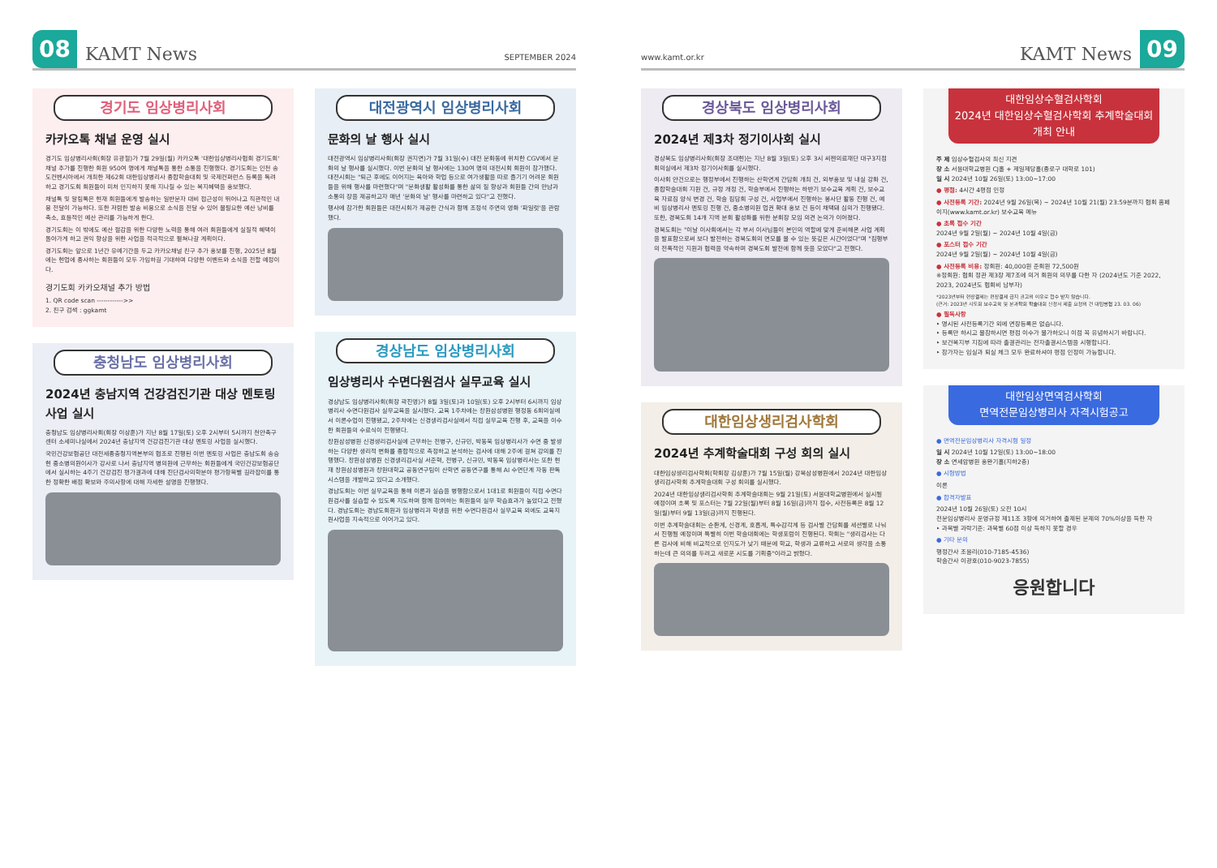08 KAMT News SEPTEMBER 2024
경기도 임상병리사회
카카오톡 채널 운영 실시
경기도 임상병리사회(회장 유광철)가 7월 29일(월) 카카오톡 '대한임상병리사협회 경기도회' 채널 추가를 진행한 회원 950여 명에게 채널톡을 통한 소통을 진행했다. 경기도회는 인천 송도컨벤시아에서 개최한 제62회 대한임상병리사 종합학술대회 및 국제컨퍼런스 등록을 독려하고 경기도회 회원들이 미처 인지하지 못해 지나칠 수 있는 복지혜택을 홍보했다.
채널톡 및 알림톡은 현재 회원들에게 발송하는 일반문자 대비 접근성이 뛰어나고 직관적인 내용 전달이 가능하다. 또한 저렴한 발송 비용으로 소식을 전달 수 있어 불필요한 예산 낭비를 축소, 효율적인 예산 관리를 가능하게 한다.
경기도회는 이 밖에도 예산 절감을 위한 다양한 노력을 통해 여러 회원들에게 실질적 혜택이 돌아가게 하고 권익 향상을 위한 사업을 적극적으로 펼쳐나갈 계획이다.
경기도회는 앞으로 1년간 유예기간을 두고 카카오채널 친구 추가 홍보를 진행, 2025년 8월에는 현업에 종사하는 회원들이 모두 가입하길 기대하며 다양한 이벤트와 소식을 전할 예정이다.
경기도회 카카오채널 추가 방법
1. QR code scan ------------>>
2. 친구 검색 : ggkamt
충청남도 임상병리사회
2024년 충남지역 건강검진기관 대상 멘토링 사업 실시
충청남도 임상병리사회(회장 이상훈)가 지난 8월 17일(토) 오후 2시부터 5시까지 천안축구센터 소세미나실에서 2024년 충남지역 건강검진기관 대상 멘토링 사업을 실시했다.
국민건강보험공단 대전세종충청지역본부의 협조로 진행된 이번 멘토링 사업은 충남도회 송승현 중소병의원이사가 강사로 나서 충남지역 병의원에 근무하는 회원들에게 국민건강보험공단에서 실시하는 4주기 건강검진 평가결과에 대해 진단검사의학분야 평가항목별 길라잡이를 통한 정확한 배점 확보와 주의사항에 대해 자세한 설명을 진행했다.
대전광역시 임상병리사회
문화의 날 행사 실시
대전광역시 임상병리사회(회장 권지연)가 7월 31일(수) 대전 문화동에 위치한 CGV에서 문화의 날 행사를 실시했다. 이번 문화의 날 행사에는 130여 명의 대전시회 회원이 참가했다. 대전시회는 "퇴근 후에도 이어지는 육아와 학업 등으로 여가생활을 따로 즐기기 어려운 회원들을 위해 행사를 마련했다"며 "문화생활 활성화를 통한 삶의 질 향상과 회원들 간의 만남과 소통의 장을 제공하고자 매년 '문화의 날' 행사를 마련하고 있다"고 전했다.
행사에 참가한 회원들은 대전시회가 제공한 간식과 함께 조정석 주연의 영화 '파일럿'을 관람했다.
경상남도 임상병리사회
임상병리사 수면다원검사 실무교육 실시
경상남도 임상병리사회(회장 곽진영)가 8월 3일(토)과 10일(토) 오후 2시부터 6시까지 임상병리사 수면다원검사 실무교육을 실시했다. 교육 1주차에는 창원삼성병원 행정동 6회의실에서 이론수업이 진행됐고, 2주차에는 신경생리검사실에서 직접 실무교육 진행 후, 교육을 이수한 회원들의 수료식이 진행됐다.
창원삼성병원 신경생리검사실에 근무하는 전병구, 신규민, 박동욱 임상병리사가 수면 중 발생하는 다양한 생리적 변화를 종합적으로 측정하고 분석하는 검사에 대해 2주에 걸쳐 강의를 진행했다. 창원삼성병원 신경생리검사실 서준혁, 전병구, 신규민, 박동욱 임상병리사는 또한 현재 창원삼성병원과 창원대학교 공동연구팀이 산학연 공동연구를 통해 AI 수면단계 자동 판독시스템을 개발하고 있다고 소개했다.
경남도회는 이번 실무교육을 통해 이론과 실습을 병행함으로서 1대1로 회원들이 직접 수면다원검사를 실습할 수 있도록 지도하며 함께 참여하는 회원들의 실무 학습효과가 높았다고 전했다. 경남도회는 경남도회원과 임상병리과 학생을 위한 수면다원검사 실무교육 외에도 교육지원사업을 지속적으로 이어가고 있다.
www.kamt.or.kr KAMT News 09
경상북도 임상병리사회
2024년 제3차 정기이사회 실시
경상북도 임상병리사회(회장 조대현)는 지난 8월 3일(토) 오후 3시 씨젠의료재단 대구3지점 회의실에서 제3차 정기이사회를 실시했다.
이사회 안건으로는 행정부에서 진행하는 산학연계 간담회 개최 건, 외부홍보 및 내실 강화 건, 종합학술대회 지원 건, 규정 개정 건, 학술부에서 진행하는 하반기 보수교육 계획 건, 보수교육 자료집 양식 변경 건, 학술 집담회 구성 건, 사업부에서 진행하는 봉사단 활동 진행 건, 예비 임상병리사 멘토링 진행 건, 중소병의원 업권 확대 홍보 건 등이 채택돼 심의가 진행됐다. 또한, 경북도회 14개 지역 분회 활성화를 위한 분회장 모임 의견 논의가 이어졌다.
경북도회는 "이날 이사회에서는 각 부서 이사님들이 본인의 역할에 맞게 준비해온 사업 계획을 발표함으로써 보다 발전하는 경북도회의 면모를 볼 수 있는 뜻깊은 시간이었다"며 "집행부의 전폭적인 지원과 협력을 약속하며 경북도회 발전에 함께 뜻을 모았다"고 전했다.
대한임상생리검사학회
2024년 추계학술대회 구성 회의 실시
대한임상생리검사학회(학회장 김상훈)가 7월 15일(월) 강북삼성병원에서 2024년 대한임상생리검사학회 추계학술대회 구성 회의를 실시했다.
2024년 대한임상생리검사학회 추계학술대회는 9월 21일(토) 서울대학교병원에서 실시될 예정이며 초록 및 포스터는 7월 22일(월)부터 8월 16일(금)까지 접수, 사전등록은 8월 12일(월)부터 9월 13일(금)까지 진행된다.
이번 추계학술대회는 순환계, 신경계, 호흡계, 특수감각계 등 검사별 간담회를 세션별로 나눠서 진행될 예정이며 특별히 이번 학술대회에는 학생포럼이 진행된다. 학회는 "생리검사는 다른 검사에 비해 비교적으로 인지도가 낮기 때문에 학교, 학생과 교류하고 서로의 생각을 소통하는데 큰 의의를 두려고 새로운 시도를 기획중"이라고 밝혔다.
대한임상수혈검사학회
2024년 대한임상수혈검사학회 추계학술대회 개최 안내
주 제 임상수혈검사의 최신 지견
장 소 서울대학교병원 CJ홀 + 제일제당홀(종로구 대학로 101)
일 시 2024년 10월 26일(토) 13:00~17:00
● 평점: 4시간 4평점 인정
● 사전등록 기간: 2024년 9월 26일(목) ~ 2024년 10월 21(월) 23:59분까지 협회 홈페이지(www.kamt.or.kr) 보수교육 메뉴
● 초록 접수 기간
2024년 9월 2일(월) ~ 2024년 10월 4일(금)
● 포스터 접수 기간
2024년 9월 2일(월) ~ 2024년 10월 4일(금)
● 사전등록 비용: 정회원: 40,000원 준회원 72,500원
※정회원: 협회 정관 제3장 제7조에 의거 회원의 의무를 다한 자 (2024년도 기준 2022, 2023, 2024년도 협회비 납부자)
*2023년부터 현장결제는 현장결제 금지 권고의 이유로 접수 받지 않습니다.
(근거: 2023년 시도회 보수교육 및 분과학회 학술대회 신청서 제출 요청의 건 대임병협 23. 03. 06)
● 필독사항
‣ 명시된 사전등록기간 외에 연장등록은 없습니다.
‣ 등록만 하시고 불참하시면 평점 이수가 불가하오니 이점 꼭 유념하시기 바랍니다.
‣ 보건복지부 지침에 따라 출결관리는 전자출결시스템을 시행합니다.
‣ 참가자는 입실과 퇴실 체크 모두 완료하셔야 평점 인정이 가능합니다.
대한임상면역검사학회
면역전문임상병리사 자격시험공고
● 면역전문임상병리사 자격시험 일정
일 시 2024년 10월 12일(토) 13:00~18:00
장 소 연세암병원 홍완기홀(지하2층)
● 시험방법
이론
● 합격자발표
2024년 10월 26일(토) 오전 10시
전문임상병리사 운영규정 제11조 3항에 의거하여 출제된 문제의 70%이상을 득한 자
‣ 과목별 과락기준: 과목별 60점 이상 득하지 못할 경우
● 기타 문의
행정간사 조율리(010-7185-4536)
학술간사 이광호(010-9023-7855)
응원합니다